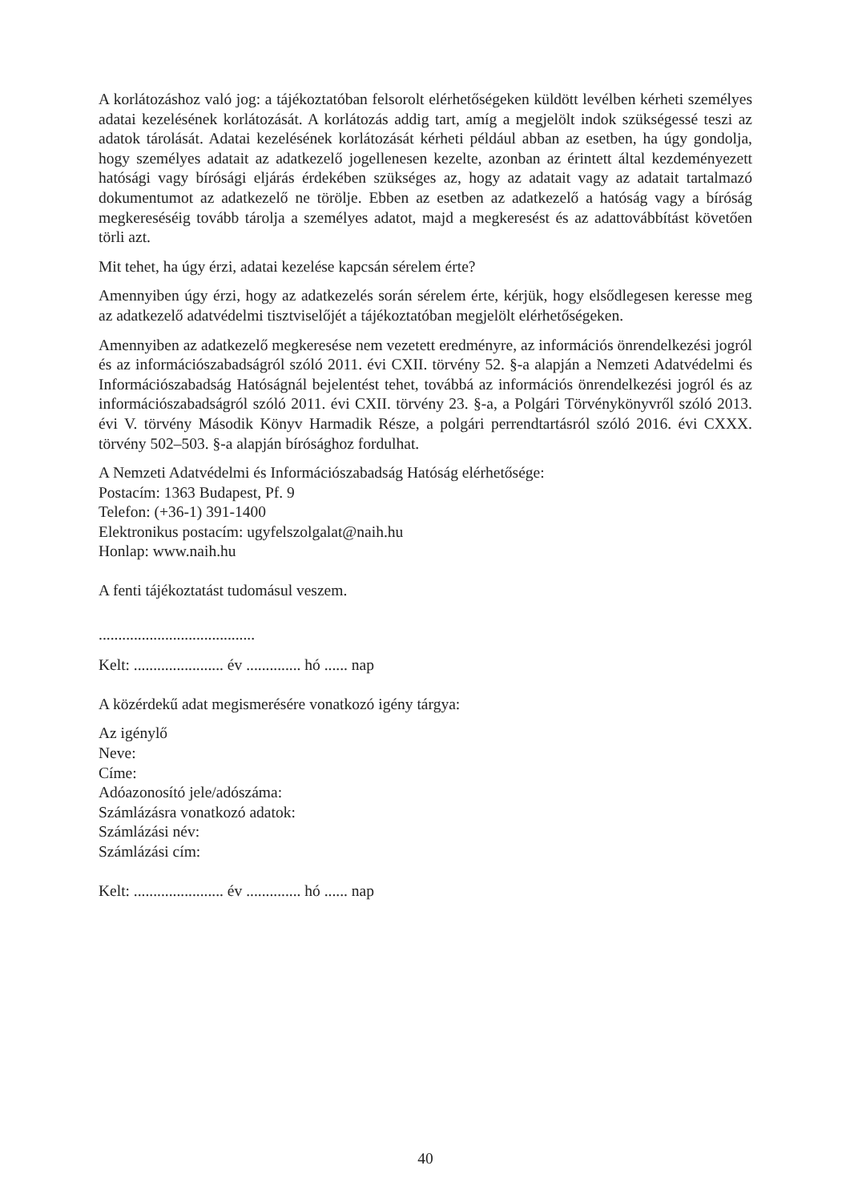A korlátozáshoz való jog: a tájékoztatóban felsorolt elérhetőségeken küldött levélben kérheti személyes adatai kezelésének korlátozását. A korlátozás addig tart, amíg a megjelölt indok szükségessé teszi az adatok tárolását. Adatai kezelésének korlátozását kérheti például abban az esetben, ha úgy gondolja, hogy személyes adatait az adatkezelő jogellenesen kezelte, azonban az érintett által kezdeményezett hatósági vagy bírósági eljárás érdekében szükséges az, hogy az adatait vagy az adatait tartalmazó dokumentumot az adatkezelő ne törölje. Ebben az esetben az adatkezelő a hatóság vagy a bíróság megkereséséig tovább tárolja a személyes adatot, majd a megkeresést és az adattovábbítást követően törli azt.
Mit tehet, ha úgy érzi, adatai kezelése kapcsán sérelem érte?
Amennyiben úgy érzi, hogy az adatkezelés során sérelem érte, kérjük, hogy elsődlegesen keresse meg az adatkezelő adatvédelmi tisztviselőjét a tájékoztatóban megjelölt elérhetőségeken.
Amennyiben az adatkezelő megkeresése nem vezetett eredményre, az információs önrendelkezési jogról és az információszabadságról szóló 2011. évi CXII. törvény 52. §-a alapján a Nemzeti Adatvédelmi és Információszabadság Hatóságnál bejelentést tehet, továbbá az információs önrendelkezési jogról és az információszabadságról szóló 2011. évi CXII. törvény 23. §-a, a Polgári Törvénykönyvről szóló 2013. évi V. törvény Második Könyv Harmadik Része, a polgári perrendtartásról szóló 2016. évi CXXX. törvény 502–503. §-a alapján bírósághoz fordulhat.
A Nemzeti Adatvédelmi és Információszabadság Hatóság elérhetősége:
Postacím: 1363 Budapest, Pf. 9
Telefon: (+36-1) 391-1400
Elektronikus postacím: ugyfelszolgalat@naih.hu
Honlap: www.naih.hu
A fenti tájékoztatást tudomásul veszem.
........................................
Kelt: ....................... év .............. hó ...... nap
A közérdekű adat megismerésére vonatkozó igény tárgya:
Az igénylő
Neve:
Címe:
Adóazonosító jele/adószáma:
Számlázásra vonatkozó adatok:
Számlázási név:
Számlázási cím:
Kelt: ....................... év .............. hó ...... nap
40